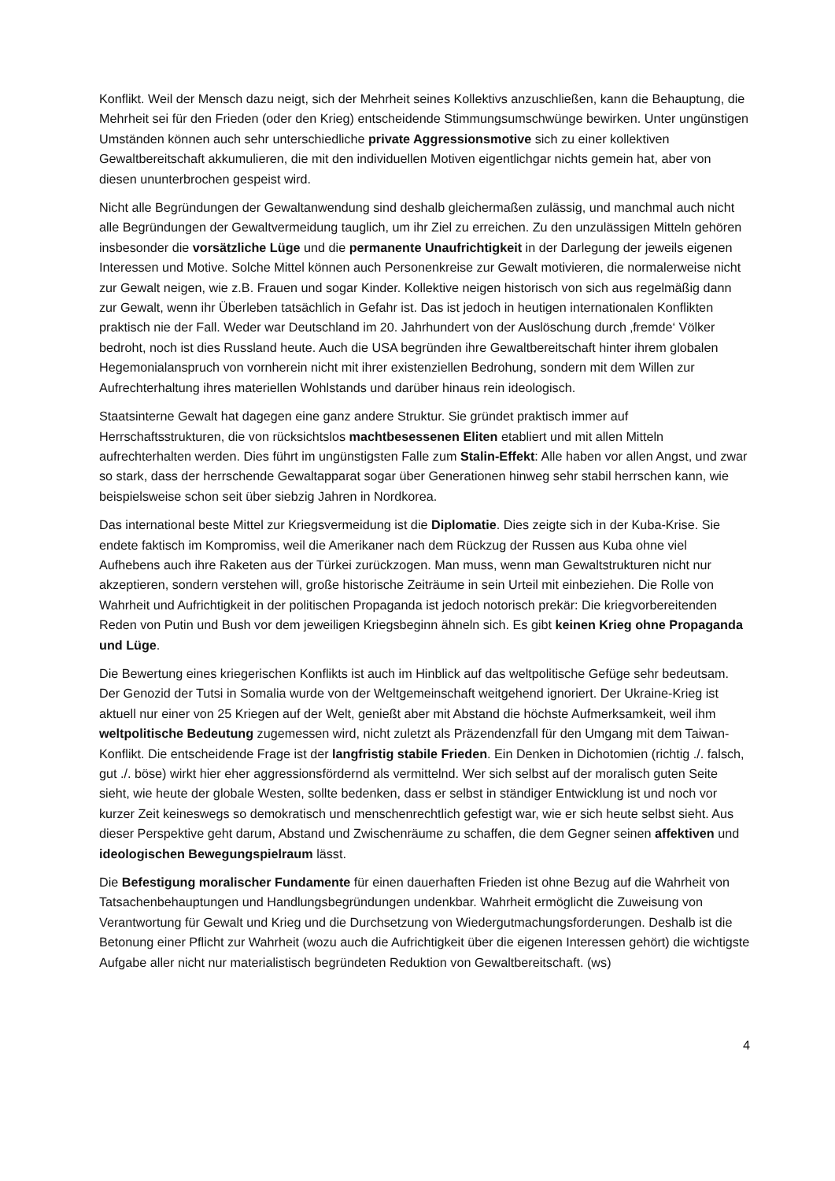Konflikt. Weil der Mensch dazu neigt, sich der Mehrheit seines Kollektivs anzuschließen, kann die Behauptung, die Mehrheit sei für den Frieden (oder den Krieg) entscheidende Stimmungsumschwünge bewirken. Unter ungünstigen Umständen können auch sehr unterschiedliche private Aggressionsmotive sich zu einer kollektiven Gewaltbereitschaft akkumulieren, die mit den individuellen Motiven eigentlichgar nichts gemein hat, aber von diesen ununterbrochen gespeist wird.
Nicht alle Begründungen der Gewaltanwendung sind deshalb gleichermaßen zulässig, und manchmal auch nicht alle Begründungen der Gewaltvermeidung tauglich, um ihr Ziel zu erreichen. Zu den unzulässigen Mitteln gehören insbesonder die vorsätzliche Lüge und die permanente Unaufrichtigkeit in der Darlegung der jeweils eigenen Interessen und Motive. Solche Mittel können auch Personenkreise zur Gewalt motivieren, die normalerweise nicht zur Gewalt neigen, wie z.B. Frauen und sogar Kinder. Kollektive neigen historisch von sich aus regelmäßig dann zur Gewalt, wenn ihr Überleben tatsächlich in Gefahr ist. Das ist jedoch in heutigen internationalen Konflikten praktisch nie der Fall. Weder war Deutschland im 20. Jahrhundert von der Auslöschung durch ‚fremde‘ Völker bedroht, noch ist dies Russland heute. Auch die USA begründen ihre Gewaltbereitschaft hinter ihrem globalen Hegemonialanspruch von vornherein nicht mit ihrer existenziellen Bedrohung, sondern mit dem Willen zur Aufrechterhaltung ihres materiellen Wohlstands und darüber hinaus rein ideologisch.
Staatsinterne Gewalt hat dagegen eine ganz andere Struktur. Sie gründet praktisch immer auf Herrschaftsstrukturen, die von rücksichtslos machtbesessenen Eliten etabliert und mit allen Mitteln aufrechterhalten werden. Dies führt im ungünstigsten Falle zum Stalin-Effekt: Alle haben vor allen Angst, und zwar so stark, dass der herrschende Gewaltapparat sogar über Generationen hinweg sehr stabil herrschen kann, wie beispielsweise schon seit über siebzig Jahren in Nordkorea.
Das international beste Mittel zur Kriegsvermeidung ist die Diplomatie. Dies zeigte sich in der Kuba-Krise. Sie endete faktisch im Kompromiss, weil die Amerikaner nach dem Rückzug der Russen aus Kuba ohne viel Aufhebens auch ihre Raketen aus der Türkei zurückzogen. Man muss, wenn man Gewaltstrukturen nicht nur akzeptieren, sondern verstehen will, große historische Zeiträume in sein Urteil mit einbeziehen. Die Rolle von Wahrheit und Aufrichtigkeit in der politischen Propaganda ist jedoch notorisch prekär: Die kriegvorbereitenden Reden von Putin und Bush vor dem jeweiligen Kriegsbeginn ähneln sich. Es gibt keinen Krieg ohne Propaganda und Lüge.
Die Bewertung eines kriegerischen Konflikts ist auch im Hinblick auf das weltpolitische Gefüge sehr bedeutsam. Der Genozid der Tutsi in Somalia wurde von der Weltgemeinschaft weitgehend ignoriert. Der Ukraine-Krieg ist aktuell nur einer von 25 Kriegen auf der Welt, genießt aber mit Abstand die höchste Aufmerksamkeit, weil ihm weltpolitische Bedeutung zugemessen wird, nicht zuletzt als Präzendenzfall für den Umgang mit dem Taiwan-Konflikt. Die entscheidende Frage ist der langfristig stabile Frieden. Ein Denken in Dichotomien (richtig ./. falsch, gut ./. böse) wirkt hier eher aggressionsfördernd als vermittelnd. Wer sich selbst auf der moralisch guten Seite sieht, wie heute der globale Westen, sollte bedenken, dass er selbst in ständiger Entwicklung ist und noch vor kurzer Zeit keineswegs so demokratisch und menschenrechtlich gefestigt war, wie er sich heute selbst sieht. Aus dieser Perspektive geht darum, Abstand und Zwischenräume zu schaffen, die dem Gegner seinen affektiven und ideologischen Bewegungspielraum lässt.
Die Befestigung moralischer Fundamente für einen dauerhaften Frieden ist ohne Bezug auf die Wahrheit von Tatsachenbehauptungen und Handlungsbegründungen undenkbar. Wahrheit ermöglicht die Zuweisung von Verantwortung für Gewalt und Krieg und die Durchsetzung von Wiedergutmachungsforderungen. Deshalb ist die Betonung einer Pflicht zur Wahrheit (wozu auch die Aufrichtigkeit über die eigenen Interessen gehört) die wichtigste Aufgabe aller nicht nur materialistisch begründeten Reduktion von Gewaltbereitschaft. (ws)
4